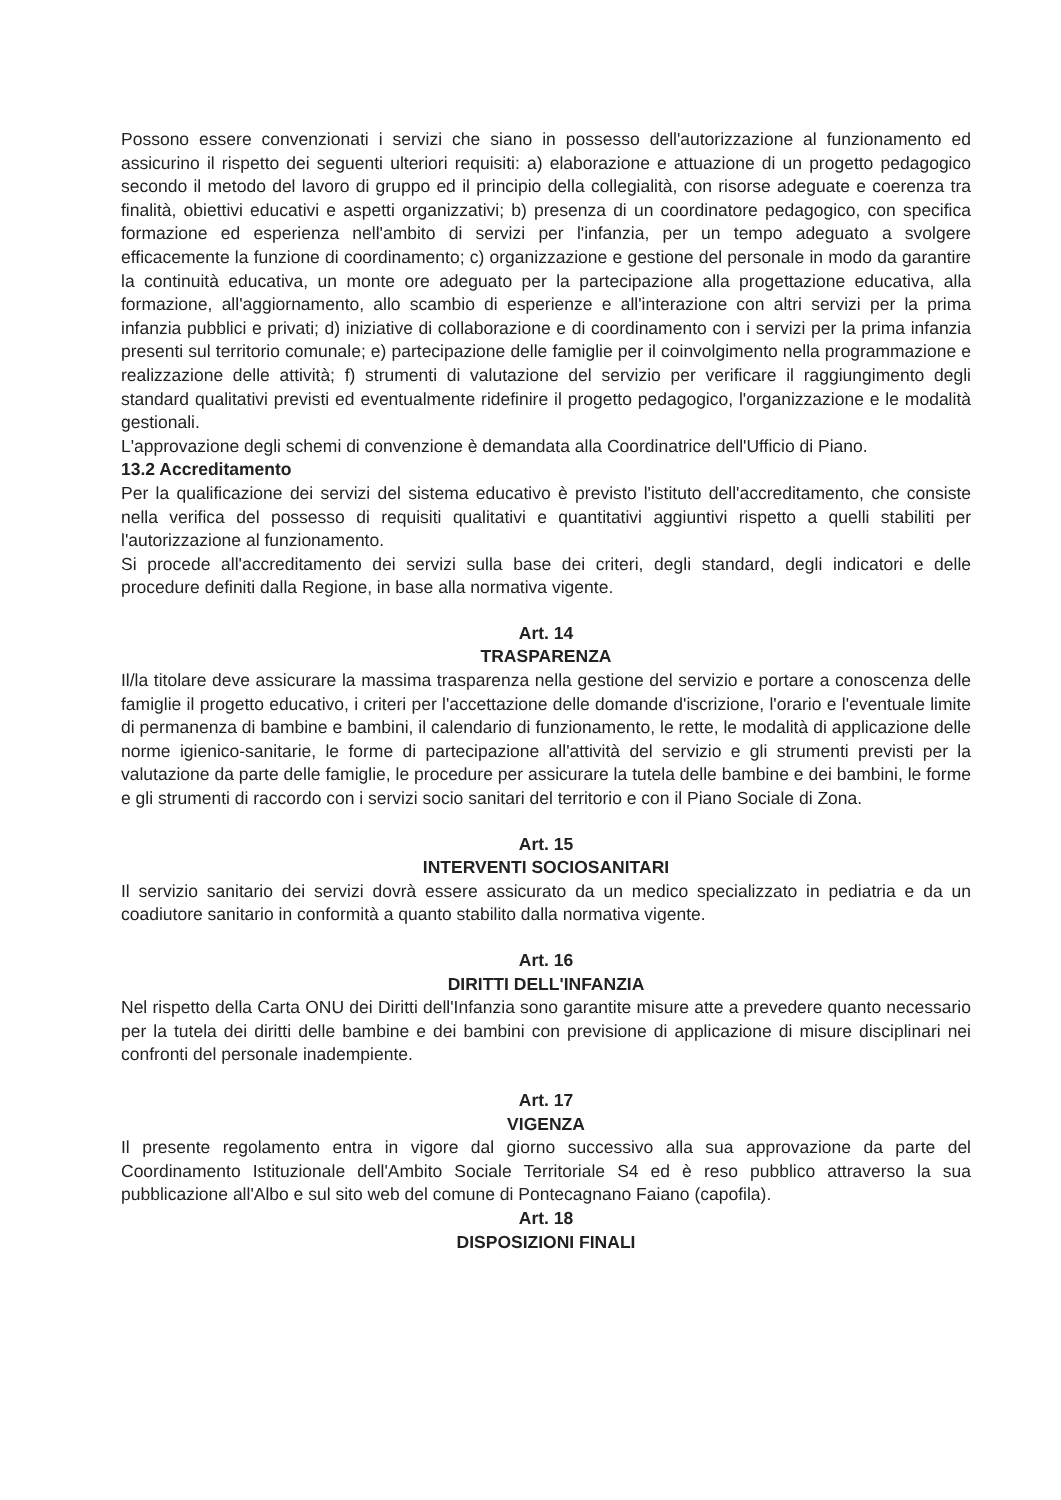Possono essere convenzionati i servizi che siano in possesso dell'autorizzazione al funzionamento ed assicurino il rispetto dei seguenti ulteriori requisiti: a) elaborazione e attuazione di un progetto pedagogico secondo il metodo del lavoro di gruppo ed il principio della collegialità, con risorse adeguate e coerenza tra finalità, obiettivi educativi e aspetti organizzativi; b) presenza di un coordinatore pedagogico, con specifica formazione ed esperienza nell'ambito di servizi per l'infanzia, per un tempo adeguato a svolgere efficacemente la funzione di coordinamento; c) organizzazione e gestione del personale in modo da garantire la continuità educativa, un monte ore adeguato per la partecipazione alla progettazione educativa, alla formazione, all'aggiornamento, allo scambio di esperienze e all'interazione con altri servizi per la prima infanzia pubblici e privati; d) iniziative di collaborazione e di coordinamento con i servizi per la prima infanzia presenti sul territorio comunale; e) partecipazione delle famiglie per il coinvolgimento nella programmazione e realizzazione delle attività; f) strumenti di valutazione del servizio per verificare il raggiungimento degli standard qualitativi previsti ed eventualmente ridefinire il progetto pedagogico, l'organizzazione e le modalità gestionali.
L'approvazione degli schemi di convenzione è demandata alla Coordinatrice dell'Ufficio di Piano.
13.2 Accreditamento
Per la qualificazione dei servizi del sistema educativo è previsto l'istituto dell'accreditamento, che consiste nella verifica del possesso di requisiti qualitativi e quantitativi aggiuntivi rispetto a quelli stabiliti per l'autorizzazione al funzionamento.
Si procede all'accreditamento dei servizi sulla base dei criteri, degli standard, degli indicatori e delle procedure definiti dalla Regione, in base alla normativa vigente.
Art. 14
TRASPARENZA
Il/la titolare deve assicurare la massima trasparenza nella gestione del servizio e portare a conoscenza delle famiglie il progetto educativo, i criteri per l'accettazione delle domande d'iscrizione, l'orario e l'eventuale limite di permanenza di bambine e bambini, il calendario di funzionamento, le rette, le modalità di applicazione delle norme igienico-sanitarie, le forme di partecipazione all'attività del servizio e gli strumenti previsti per la valutazione da parte delle famiglie, le procedure per assicurare la tutela delle bambine e dei bambini, le forme e gli strumenti di raccordo con i servizi socio sanitari del territorio e con il Piano Sociale di Zona.
Art. 15
INTERVENTI SOCIOSANITARI
Il servizio sanitario dei servizi dovrà essere assicurato da un medico specializzato in pediatria e da un coadiutore sanitario in conformità a quanto stabilito dalla normativa vigente.
Art. 16
DIRITTI DELL'INFANZIA
Nel rispetto della Carta ONU dei Diritti dell'Infanzia sono garantite misure atte a prevedere quanto necessario per la tutela dei diritti delle bambine e dei bambini con previsione di applicazione di misure disciplinari nei confronti del personale inadempiente.
Art. 17
VIGENZA
Il presente regolamento entra in vigore dal giorno successivo alla sua approvazione da parte del Coordinamento Istituzionale dell'Ambito Sociale Territoriale S4 ed è reso pubblico attraverso la sua pubblicazione all'Albo e sul sito web del comune di Pontecagnano Faiano (capofila).
Art. 18
DISPOSIZIONI FINALI